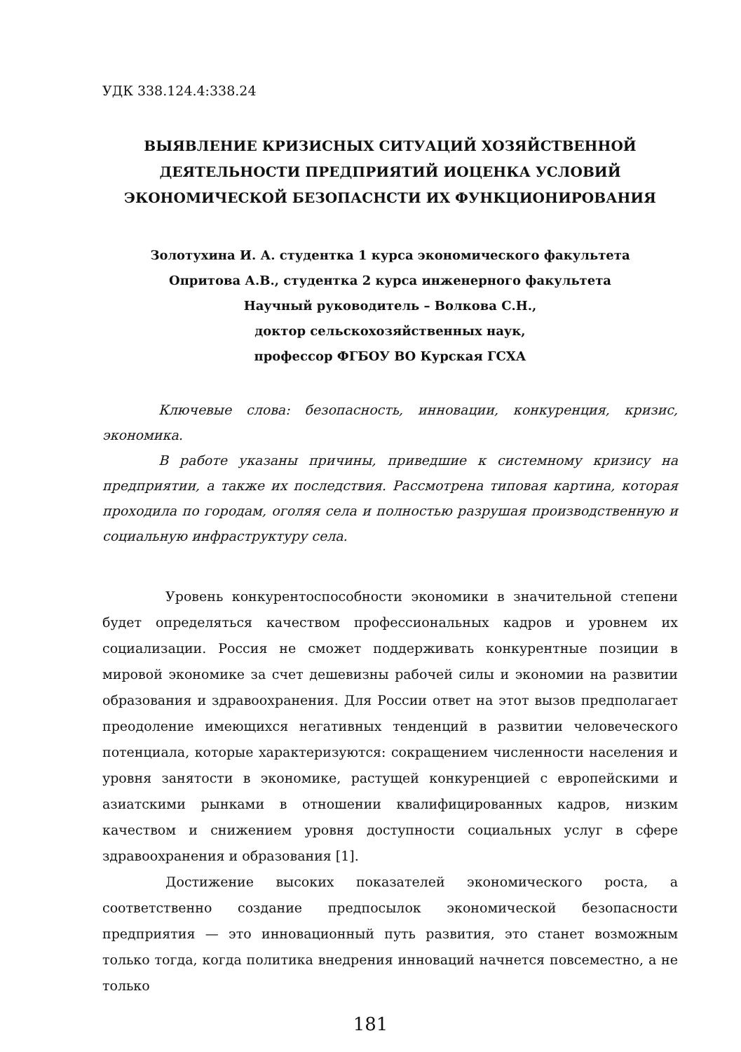УДК 338.124.4:338.24
ВЫЯВЛЕНИЕ КРИЗИСНЫХ СИТУАЦИЙ ХОЗЯЙСТВЕННОЙ ДЕЯТЕЛЬНОСТИ ПРЕДПРИЯТИЙ ИОЦЕНКА УСЛОВИЙ ЭКОНОМИЧЕСКОЙ БЕЗОПАСНСТИ ИХ ФУНКЦИОНИРОВАНИЯ
Золотухина И. А. студентка 1 курса экономического факультета
Опритова А.В., студентка 2 курса инженерного факультета
Научный руководитель – Волкова С.Н.,
доктор сельскохозяйственных наук,
профессор ФГБОУ ВО Курская ГСХА
Ключевые слова: безопасность, инновации, конкуренция, кризис, экономика.
В работе указаны причины, приведшие к системному кризису на предприятии, а также их последствия. Рассмотрена типовая картина, которая проходила по городам, оголяя села и полностью разрушая производственную и социальную инфраструктуру села.
Уровень конкурентоспособности экономики в значительной степени будет определяться качеством профессиональных кадров и уровнем их социализации. Россия не сможет поддерживать конкурентные позиции в мировой экономике за счет дешевизны рабочей силы и экономии на развитии образования и здравоохранения. Для России ответ на этот вызов предполагает преодоление имеющихся негативных тенденций в развитии человеческого потенциала, которые характеризуются: сокращением численности населения и уровня занятости в экономике, растущей конкуренцией с европейскими и азиатскими рынками в отношении квалифицированных кадров, низким качеством и снижением уровня доступности социальных услуг в сфере здравоохранения и образования [1].
Достижение высоких показателей экономического роста, а соответственно создание предпосылок экономической безопасности предприятия — это инновационный путь развития, это станет возможным только тогда, когда политика внедрения инноваций начнется повсеместно, а не только
181